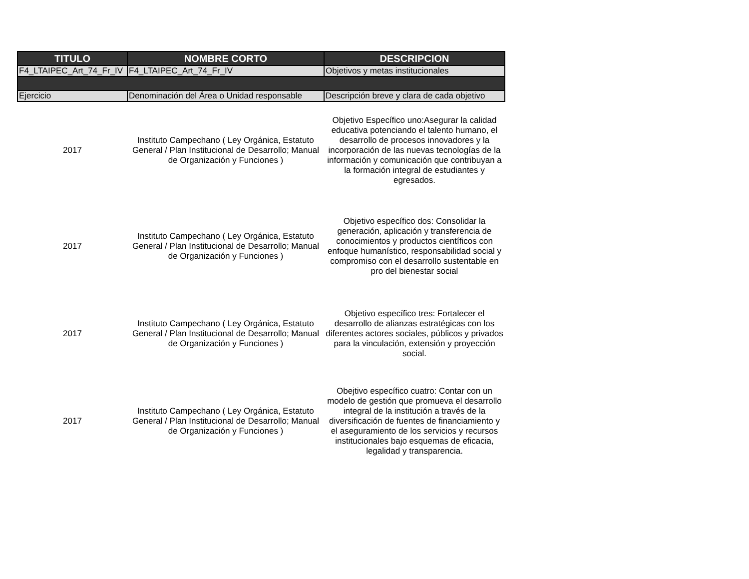| TITULO | NOMBRE CORTO | DESCRIPCION |
| --- | --- | --- |
| F4_LTAIPEC_Art_74_Fr_IV | F4_LTAIPEC_Art_74_Fr_IV | Objetivos y metas institucionales |
| Ejercicio | Denominación del Área o Unidad responsable | Descripción breve y clara de cada objetivo |
| 2017 | Instituto Campechano ( Ley Orgánica, Estatuto General / Plan Institucional de Desarrollo; Manual de Organización y Funciones ) | Objetivo Específico uno:Asegurar la calidad educativa potenciando el talento humano, el desarrollo de procesos innovadores y la incorporación de las nuevas tecnologías de la información y comunicación que contribuyan a la formación integral de estudiantes y egresados. |
| 2017 | Instituto Campechano ( Ley Orgánica, Estatuto General / Plan Institucional de Desarrollo; Manual de Organización y Funciones ) | Objetivo específico dos: Consolidar la generación, aplicación y transferencia de conocimientos y productos científicos con enfoque humanístico, responsabilidad social y compromiso con el desarrollo sustentable en pro del bienestar social |
| 2017 | Instituto Campechano ( Ley Orgánica, Estatuto General / Plan Institucional de Desarrollo; Manual de Organización y Funciones ) | Objetivo específico tres: Fortalecer el desarrollo de alianzas estratégicas con los diferentes actores sociales, públicos y privados para la vinculación, extensión y proyección social. |
| 2017 | Instituto Campechano ( Ley Orgánica, Estatuto General / Plan Institucional de Desarrollo; Manual de Organización y Funciones ) | Obejtivo específico cuatro: Contar con un modelo de gestión que promueva el desarrollo integral de la institución a través de la diversificación de fuentes de financiamiento y el aseguramiento de los servicios y recursos institucionales bajo esquemas de eficacia, legalidad y transparencia. |